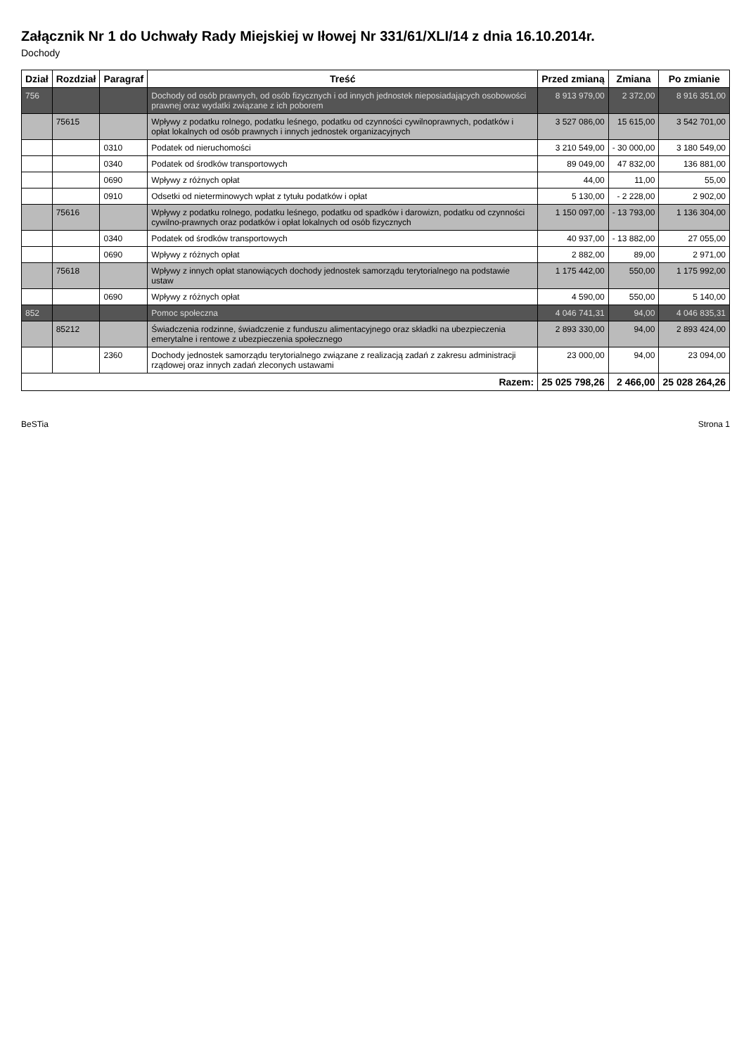Załącznik Nr 1 do Uchwały Rady Miejskiej w Iłowej Nr 331/61/XLI/14 z dnia 16.10.2014r.
Dochody
| Dział | Rozdział | Paragraf | Treść | Przed zmianą | Zmiana | Po zmianie |
| --- | --- | --- | --- | --- | --- | --- |
| 756 | | | Dochody od osób prawnych, od osób fizycznych i od innych jednostek nieposiadających osobowości prawnej oraz wydatki związane z ich poborem | 8 913 979,00 | 2 372,00 | 8 916 351,00 |
| | 75615 | | Wpływy z podatku rolnego, podatku leśnego, podatku od czynności cywilnoprawnych, podatków i opłat lokalnych od osób prawnych i innych jednostek organizacyjnych | 3 527 086,00 | 15 615,00 | 3 542 701,00 |
| | | 0310 | Podatek od nieruchomości | 3 210 549,00 | - 30 000,00 | 3 180 549,00 |
| | | 0340 | Podatek od środków transportowych | 89 049,00 | 47 832,00 | 136 881,00 |
| | | 0690 | Wpływy z różnych opłat | 44,00 | 11,00 | 55,00 |
| | | 0910 | Odsetki od nieterminowych wpłat z tytułu podatków i opłat | 5 130,00 | - 2 228,00 | 2 902,00 |
| | 75616 | | Wpływy z podatku rolnego, podatku leśnego, podatku od spadków i darowizn, podatku od czynności cywilno-prawnych oraz podatków i opłat lokalnych od osób fizycznych | 1 150 097,00 | - 13 793,00 | 1 136 304,00 |
| | | 0340 | Podatek od środków transportowych | 40 937,00 | - 13 882,00 | 27 055,00 |
| | | 0690 | Wpływy z różnych opłat | 2 882,00 | 89,00 | 2 971,00 |
| | 75618 | | Wpływy z innych opłat stanowiących dochody jednostek samorządu terytorialnego na podstawie ustaw | 1 175 442,00 | 550,00 | 1 175 992,00 |
| | | 0690 | Wpływy z różnych opłat | 4 590,00 | 550,00 | 5 140,00 |
| 852 | | | Pomoc społeczna | 4 046 741,31 | 94,00 | 4 046 835,31 |
| | 85212 | | Świadczenia rodzinne, świadczenie z funduszu alimentacyjnego oraz składki na ubezpieczenia emerytalne i rentowe z ubezpieczenia społecznego | 2 893 330,00 | 94,00 | 2 893 424,00 |
| | | 2360 | Dochody jednostek samorządu terytorialnego związane z realizacją zadań z zakresu administracji rządowej oraz innych zadań zleconych ustawami | 23 000,00 | 94,00 | 23 094,00 |
| Razem: | | | | 25 025 798,26 | 2 466,00 | 25 028 264,26 |
BeSTia Strona 1